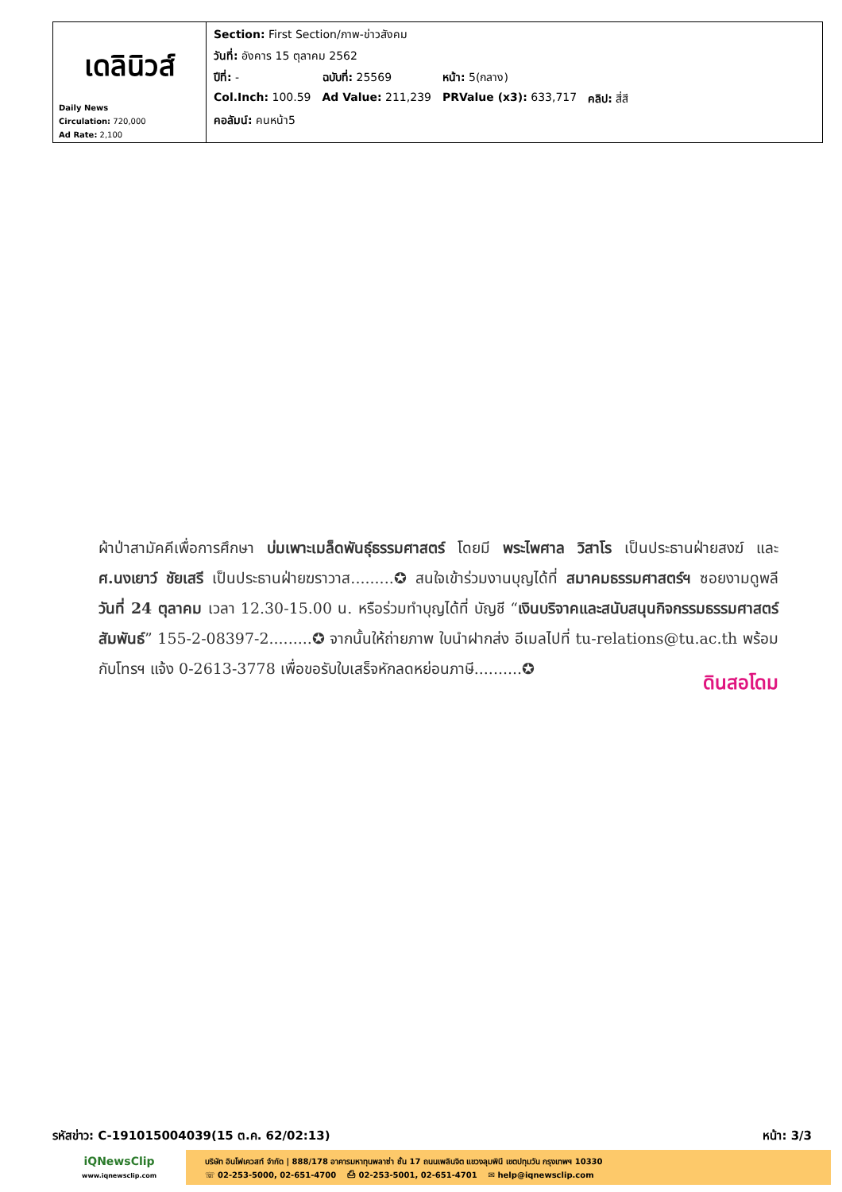| เดลินิวส์ Daily News Circulation: 720,000 Ad Rate: 2,100 | / Section: First Section/ภาพ-ข่าวสังคม / / / / / วันที่: อังคาร 15 ตุลาคม 2562 / / / / / ปีที่: - / ฉบับที่: 25569 / หน้า: 5(กลาง) / / / Col.Inch: 100.59 / Ad Value: 211,239 / PRValue (x3): 633,717 / คลิป: สี่สี / / คอลัมน์: คนหน้า5 / / / / |
ผ้าป่าสามัคคีเพื่อการศึกษา บ่มเพาะเมล็ดพันธุ์ธรรมศาสตร์ โดยมี พระไพศาล วิสาโร เป็นประธานฝ่ายสงฆ์ และ ศ.นงเยาว์ ชัยเสรี เป็นประธานฝ่ายฆราวาส.........✪ สนใจเข้าร่วมงานบุญได้ที่ สมาคมธรรมศาสตร์ฯ ซอยงามดูพลี วันที่ 24 ตุลาคม เวลา 12.30-15.00 น. หรือร่วมทำบุญได้ที่ บัญชี “เงินบริจาคและสนับสนุนกิจกรรมธรรมศาสตร์สัมพันธ์” 155-2-08397-2.........✪ จากนั้นให้ถ่ายภาพ ใบนำฝากส่ง อีเมลไปที่ tu-relations@tu.ac.th พร้อมกับโทรฯ แจ้ง 0-2613-3778 เพื่อขอรับใบเสร็จหักลดหย่อนภาษี..........✪
ดินสอโดม
รหัสข่าว: C-191015004039(15 ต.ค. 62/02:13) หน้า: 3/3
iQNewsClip
www.iqnewsclip.com
บริษัท อินโฟเควสท์ จำกัด | 888/178 อาคารมหาทุนพลาซ่า ชั้น 17 ถนนเพลินจิต แขวงลุมพินี เขตปทุมวัน กรุงเทพฯ 10330
☏ 02-253-5000, 02-651-4700 ⎙ 02-253-5001, 02-651-4701 ✉ help@iqnewsclip.com